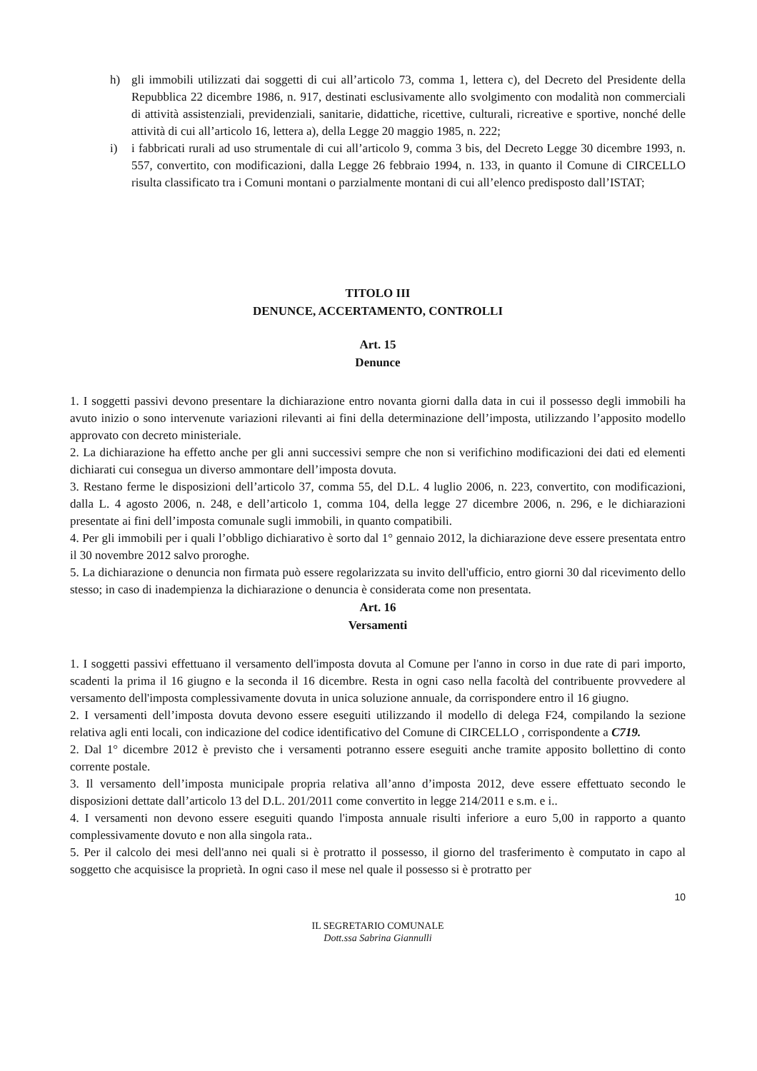h) gli immobili utilizzati dai soggetti di cui all’articolo 73, comma 1, lettera c), del Decreto del Presidente della Repubblica 22 dicembre 1986, n. 917, destinati esclusivamente allo svolgimento con modalità non commerciali di attività assistenziali, previdenziali, sanitarie, didattiche, ricettive, culturali, ricreative e sportive, nonché delle attività di cui all’articolo 16, lettera a), della Legge 20 maggio 1985, n. 222;
i) i fabbricati rurali ad uso strumentale di cui all’articolo 9, comma 3 bis, del Decreto Legge 30 dicembre 1993, n. 557, convertito, con modificazioni, dalla Legge 26 febbraio 1994, n. 133, in quanto il Comune di CIRCELLO risulta classificato tra i Comuni montani o parzialmente montani di cui all’elenco predisposto dall’ISTAT;
TITOLO III
DENUNCE, ACCERTAMENTO, CONTROLLI
Art. 15
Denunce
1. I soggetti passivi devono presentare la dichiarazione entro novanta giorni dalla data in cui il possesso degli immobili ha avuto inizio o sono intervenute variazioni rilevanti ai fini della determinazione dell’imposta, utilizzando l’apposito modello approvato con decreto ministeriale.
2. La dichiarazione ha effetto anche per gli anni successivi sempre che non si verifichino modificazioni dei dati ed elementi dichiarati cui consegua un diverso ammontare dell’imposta dovuta.
3. Restano ferme le disposizioni dell’articolo 37, comma 55, del D.L. 4 luglio 2006, n. 223, convertito, con modificazioni, dalla L. 4 agosto 2006, n. 248, e dell’articolo 1, comma 104, della legge 27 dicembre 2006, n. 296, e le dichiarazioni presentate ai fini dell’imposta comunale sugli immobili, in quanto compatibili.
4. Per gli immobili per i quali l’obbligo dichiarativo è sorto dal 1° gennaio 2012, la dichiarazione deve essere presentata entro il 30 novembre 2012 salvo proroghe.
5. La dichiarazione o denuncia non firmata può essere regolarizzata su invito dell'ufficio, entro giorni 30 dal ricevimento dello stesso; in caso di inadempienza la dichiarazione o denuncia è considerata come non presentata.
Art. 16
Versamenti
1. I soggetti passivi effettuano il versamento dell'imposta dovuta al Comune per l'anno in corso in due rate di pari importo, scadenti la prima il 16 giugno e la seconda il 16 dicembre. Resta in ogni caso nella facoltà del contribuente provvedere al versamento dell'imposta complessivamente dovuta in unica soluzione annuale, da corrispondere entro il 16 giugno.
2. I versamenti dell’imposta dovuta devono essere eseguiti utilizzando il modello di delega F24, compilando la sezione relativa agli enti locali, con indicazione del codice identificativo del Comune di CIRCELLO , corrispondente a C719.
2. Dal 1° dicembre 2012 è previsto che i versamenti potranno essere eseguiti anche tramite apposito bollettino di conto corrente postale.
3. Il versamento dell’imposta municipale propria relativa all’anno d’imposta 2012, deve essere effettuato secondo le disposizioni dettate dall’articolo 13 del D.L. 201/2011 come convertito in legge 214/2011 e s.m. e i..
4. I versamenti non devono essere eseguiti quando l'imposta annuale risulti inferiore a euro 5,00 in rapporto a quanto complessivamente dovuto e non alla singola rata..
5. Per il calcolo dei mesi dell'anno nei quali si è protratto il possesso, il giorno del trasferimento è computato in capo al soggetto che acquisisce la proprietà. In ogni caso il mese nel quale il possesso si è protratto per
10
IL SEGRETARIO COMUNALE
Dott.ssa Sabrina Giannulli